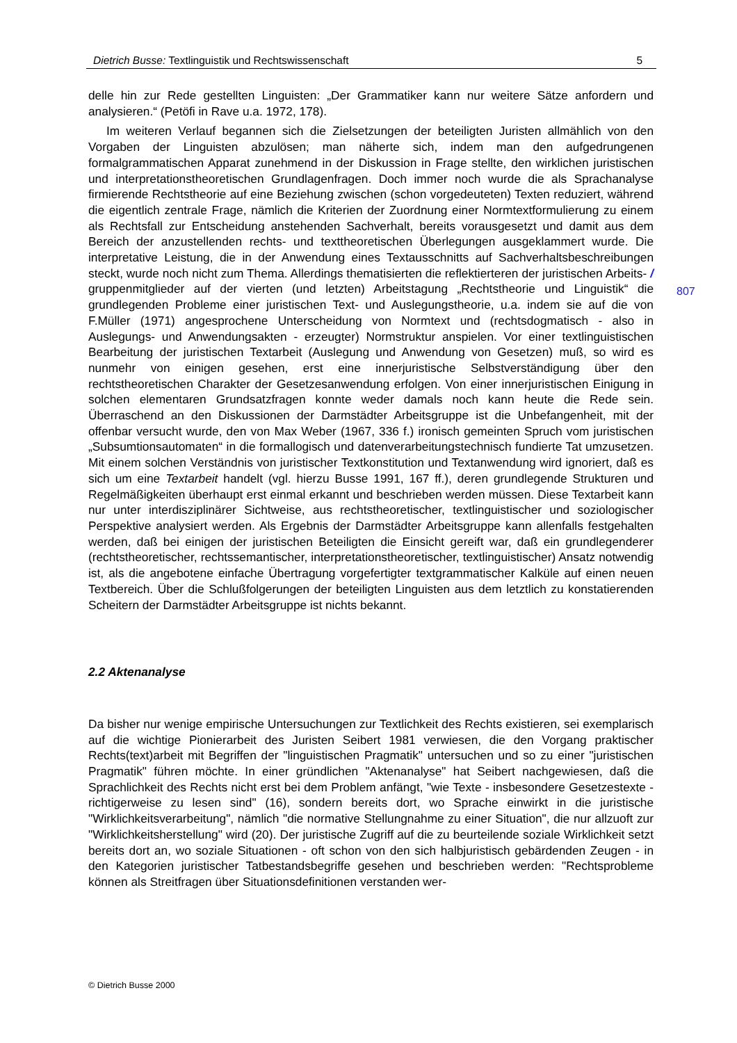Dietrich Busse: Textlinguistik und Rechtswissenschaft 5
807
delle hin zur Rede gestellten Linguisten: „Der Grammatiker kann nur weitere Sätze anfordern und analysieren.“ (Petöfi in Rave u.a. 1972, 178).
Im weiteren Verlauf begannen sich die Zielsetzungen der beteiligten Juristen allmählich von den Vorgaben der Linguisten abzulösen; man näherte sich, indem man den aufgedrungenen formalgrammatischen Apparat zunehmend in der Diskussion in Frage stellte, den wirklichen juristischen und interpretationstheoretischen Grundlagenfragen. Doch immer noch wurde die als Sprachanalyse firmierende Rechtstheorie auf eine Beziehung zwischen (schon vorgedeuteten) Texten reduziert, während die eigentlich zentrale Frage, nämlich die Kriterien der Zuordnung einer Normtextformulierung zu einem als Rechtsfall zur Entscheidung anstehenden Sachverhalt, bereits vorausgesetzt und damit aus dem Bereich der anzustellenden rechts- und texttheoretischen Überlegungen ausgeklammert wurde. Die interpretative Leistung, die in der Anwendung eines Textausschnitts auf Sachverhaltsbeschreibungen steckt, wurde noch nicht zum Thema. Allerdings thematisierten die reflektierteren der juristischen Arbeits- / gruppenmitglieder auf der vierten (und letzten) Arbeitstagung „Rechtstheorie und Linguistik“ die grundlegenden Probleme einer juristischen Text- und Auslegungstheorie, u.a. indem sie auf die von F.Müller (1971) angesprochene Unterscheidung von Normtext und (rechtsdogmatisch - also in Auslegungs- und Anwendungsakten - erzeugter) Normstruktur anspielen. Vor einer textlinguistischen Bearbeitung der juristischen Textarbeit (Auslegung und Anwendung von Gesetzen) muß, so wird es nunmehr von einigen gesehen, erst eine innerjuristische Selbstverständigung über den rechtstheoretischen Charakter der Gesetzesanwendung erfolgen. Von einer innerjuristischen Einigung in solchen elementaren Grundsatzfragen konnte weder damals noch kann heute die Rede sein. Überraschend an den Diskussionen der Darmstädter Arbeitsgruppe ist die Unbefangenheit, mit der offenbar versucht wurde, den von Max Weber (1967, 336 f.) ironisch gemeinten Spruch vom juristischen „Subsumtionsautomaten“ in die formallogisch und datenverarbeitungstechnisch fundierte Tat umzusetzen. Mit einem solchen Verständnis von juristischer Textkonstitution und Textanwendung wird ignoriert, daß es sich um eine Textarbeit handelt (vgl. hierzu Busse 1991, 167 ff.), deren grundlegende Strukturen und Regelmäßigkeiten überhaupt erst einmal erkannt und beschrieben werden müssen. Diese Textarbeit kann nur unter interdisziplinärer Sichtweise, aus rechtstheoretischer, textlinguistischer und soziologischer Perspektive analysiert werden. Als Ergebnis der Darmstädter Arbeitsgruppe kann allenfalls festgehalten werden, daß bei einigen der juristischen Beteiligten die Einsicht gereift war, daß ein grundlegenderer (rechtstheoretischer, rechtssemantischer, interpretationstheoretischer, textlinguistischer) Ansatz notwendig ist, als die angebotene einfache Übertragung vorgefertigter textgrammatischer Kalküle auf einen neuen Textbereich. Über die Schlußfolgerungen der beteiligten Linguisten aus dem letztlich zu konstatierenden Scheitern der Darmstädter Arbeitsgruppe ist nichts bekannt.
2.2 Aktenanalyse
Da bisher nur wenige empirische Untersuchungen zur Textlichkeit des Rechts existieren, sei exemplarisch auf die wichtige Pionierarbeit des Juristen Seibert 1981 verwiesen, die den Vorgang praktischer Rechts(text)arbeit mit Begriffen der "linguistischen Pragmatik" untersuchen und so zu einer "juristischen Pragmatik" führen möchte. In einer gründlichen "Aktenanalyse" hat Seibert nachgewiesen, daß die Sprachlichkeit des Rechts nicht erst bei dem Problem anfängt, "wie Texte - insbesondere Gesetzestexte - richtigerweise zu lesen sind" (16), sondern bereits dort, wo Sprache einwirkt in die juristische "Wirklichkeitsverarbeitung", nämlich "die normative Stellungnahme zu einer Situation", die nur allzuoft zur "Wirklichkeitsherstellung" wird (20). Der juristische Zugriff auf die zu beurteilende soziale Wirklichkeit setzt bereits dort an, wo soziale Situationen - oft schon von den sich halbjuristisch gebärdenden Zeugen - in den Kategorien juristischer Tatbestandsbegriffe gesehen und beschrieben werden: "Rechtsprobleme können als Streitfragen über Situationsdefinitionen verstanden wer-
© Dietrich Busse 2000